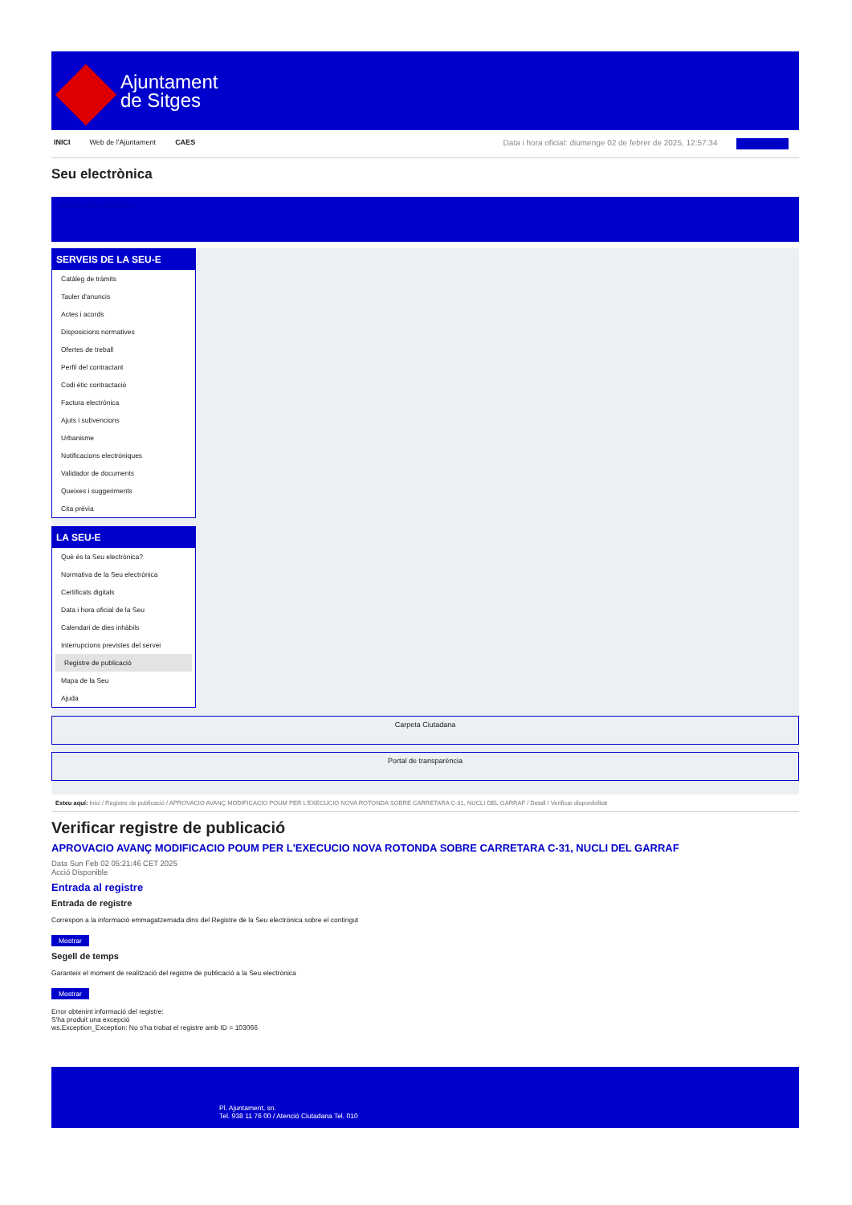Ajuntament
de Sitges
INICI Web de l'Ajuntament CAES Data i hora oficial: diumenge 02 de febrer de 2025, 12:57:34 Sincronitza
Seu electrònica
Obtenir còpia autèntica
SERVEIS DE LA SEU-E
Catàleg de tràmits
Tauler d'anuncis
Actes i acords
Disposicions normatives
Ofertes de treball
Perfil del contractant
Codi ètic contractació
Factura electrònica
Ajuts i subvencions
Urbanisme
Notificacions electròniques
Validador de documents
Queixes i suggeriments
Cita prèvia
LA SEU-E
Què és la Seu electrònica?
Normativa de la Seu electrònica
Certificats digitals
Data i hora oficial de la Seu
Calendari de dies inhàbils
Interrupcions previstes del servei
Registre de publicació
Mapa de la Seu
Ajuda
Carpeta Ciutadana
Portal de transparència
Esteu aquí: Inici / Registre de publicació / APROVACIO AVANÇ MODIFICACIO POUM PER L'EXECUCIO NOVA ROTONDA SOBRE CARRETARA C-31, NUCLI DEL GARRAF / Detall / Verificar disponibilitat
Verificar registre de publicació
APROVACIO AVANÇ MODIFICACIO POUM PER L'EXECUCIO NOVA ROTONDA SOBRE CARRETARA C-31, NUCLI DEL GARRAF
Data Sun Feb 02 05:21:46 CET 2025
Acció Disponible
Entrada al registre
Entrada de registre
Correspon a la informació emmagatzemada dins del Registre de la Seu electrònica sobre el contingut
Mostrar
Segell de temps
Garanteix el moment de realització del registre de publicació a la Seu electrònica
Mostrar
Error obtenint informació del registre:
S'ha produit una excepció
ws.Exception_Exception: No s'ha trobat el registre amb ID = 103066
Pl. Ajuntament, sn.
Tel. 938 11 76 00 / Atenció Ciutadana Tel. 010